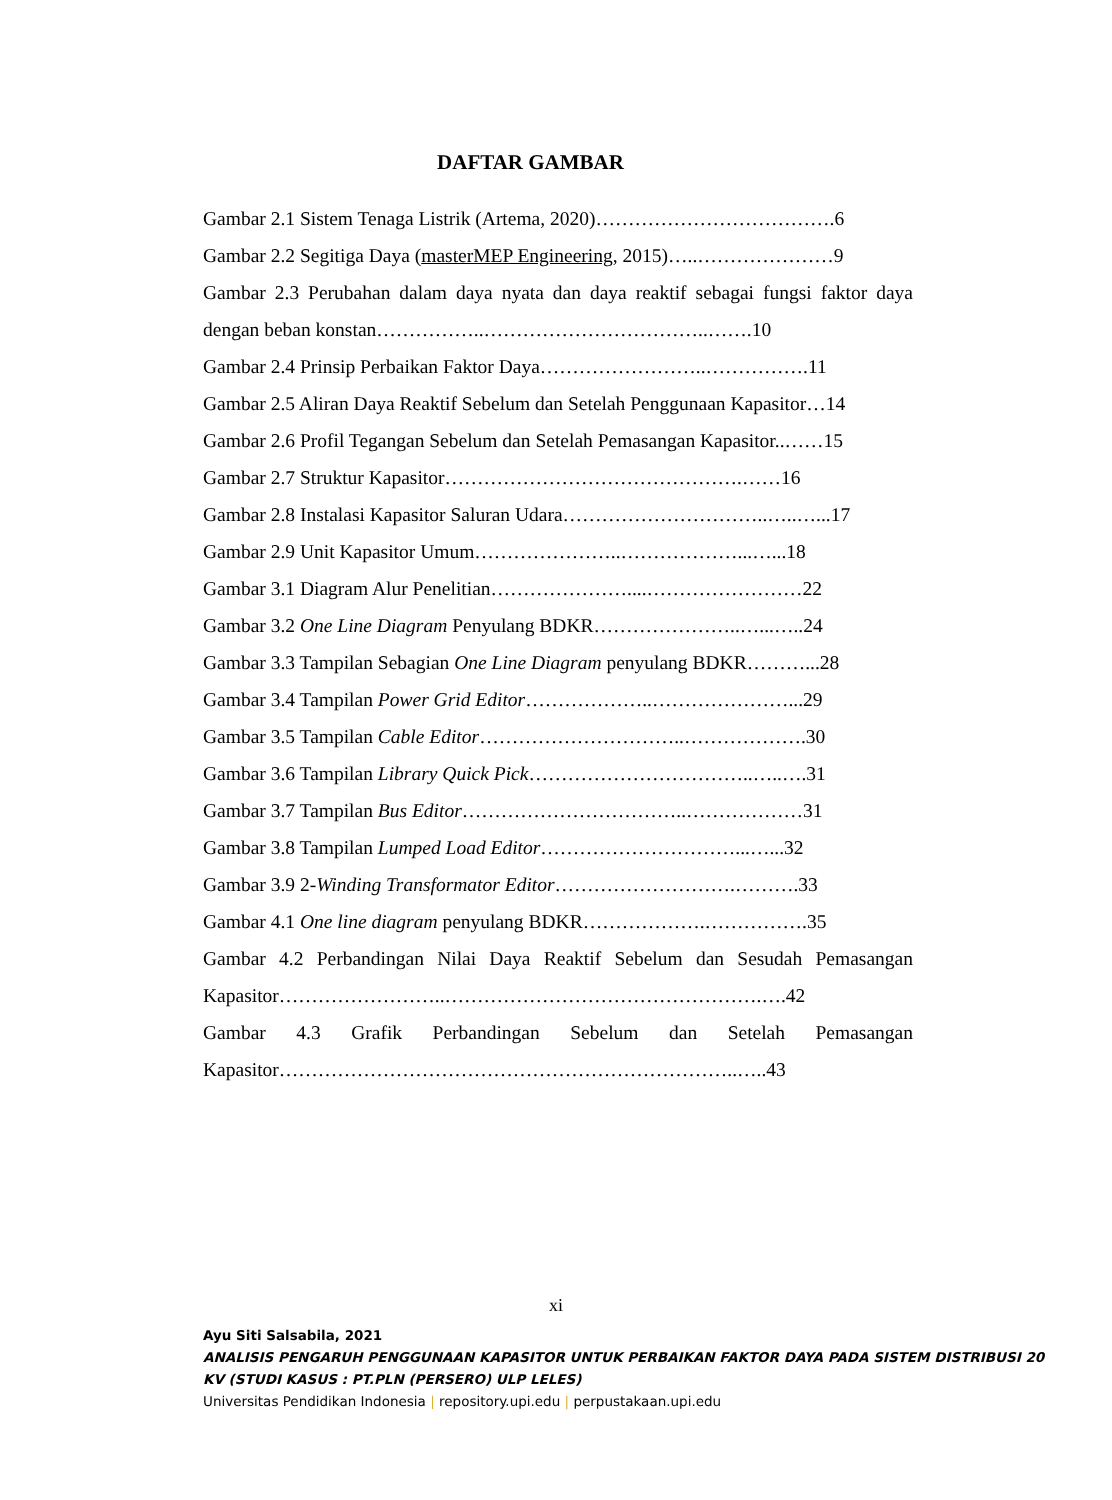DAFTAR GAMBAR
Gambar 2.1 Sistem Tenaga Listrik (Artema, 2020)……………………………….6
Gambar 2.2 Segitiga Daya (masterMEP Engineering, 2015)…..…………………9
Gambar 2.3 Perubahan dalam daya nyata dan daya reaktif sebagai fungsi faktor daya dengan beban konstan……………..……………………………..…….10
Gambar 2.4 Prinsip Perbaikan Faktor Daya……………………..…………….11
Gambar 2.5 Aliran Daya Reaktif Sebelum dan Setelah Penggunaan Kapasitor…14
Gambar 2.6 Profil Tegangan Sebelum dan Setelah Pemasangan Kapasitor..……15
Gambar 2.7 Struktur Kapasitor……………………………………….……16
Gambar 2.8 Instalasi Kapasitor Saluran Udara…………………………..…..…...17
Gambar 2.9 Unit Kapasitor Umum…………………..………………...…...18
Gambar 3.1 Diagram Alur Penelitian…………………....……………………22
Gambar 3.2 One Line Diagram Penyulang BDKR…………………..…...…..24
Gambar 3.3 Tampilan Sebagian One Line Diagram penyulang BDKR………...28
Gambar 3.4 Tampilan Power Grid Editor………………..…………………...29
Gambar 3.5 Tampilan Cable Editor…………………………..……………….30
Gambar 3.6 Tampilan Library Quick Pick……………………………..…..….31
Gambar 3.7 Tampilan Bus Editor……………………………..………………31
Gambar 3.8 Tampilan Lumped Load Editor…………………………...…...32
Gambar 3.9 2-Winding Transformator Editor……………………….……….33
Gambar 4.1 One line diagram penyulang BDKR……………….…………….35
Gambar 4.2 Perbandingan Nilai Daya Reaktif Sebelum dan Sesudah Pemasangan Kapasitor……………………..………………………………………….….42
Gambar 4.3 Grafik Perbandingan Sebelum dan Setelah Pemasangan Kapasitor……………………………………………………………..…..43
xi
Ayu Siti Salsabila, 2021
ANALISIS PENGARUH PENGGUNAAN KAPASITOR UNTUK PERBAIKAN FAKTOR DAYA PADA SISTEM DISTRIBUSI 20 KV (STUDI KASUS : PT.PLN (PERSERO) ULP LELES)
Universitas Pendidikan Indonesia | repository.upi.edu | perpustakaan.upi.edu